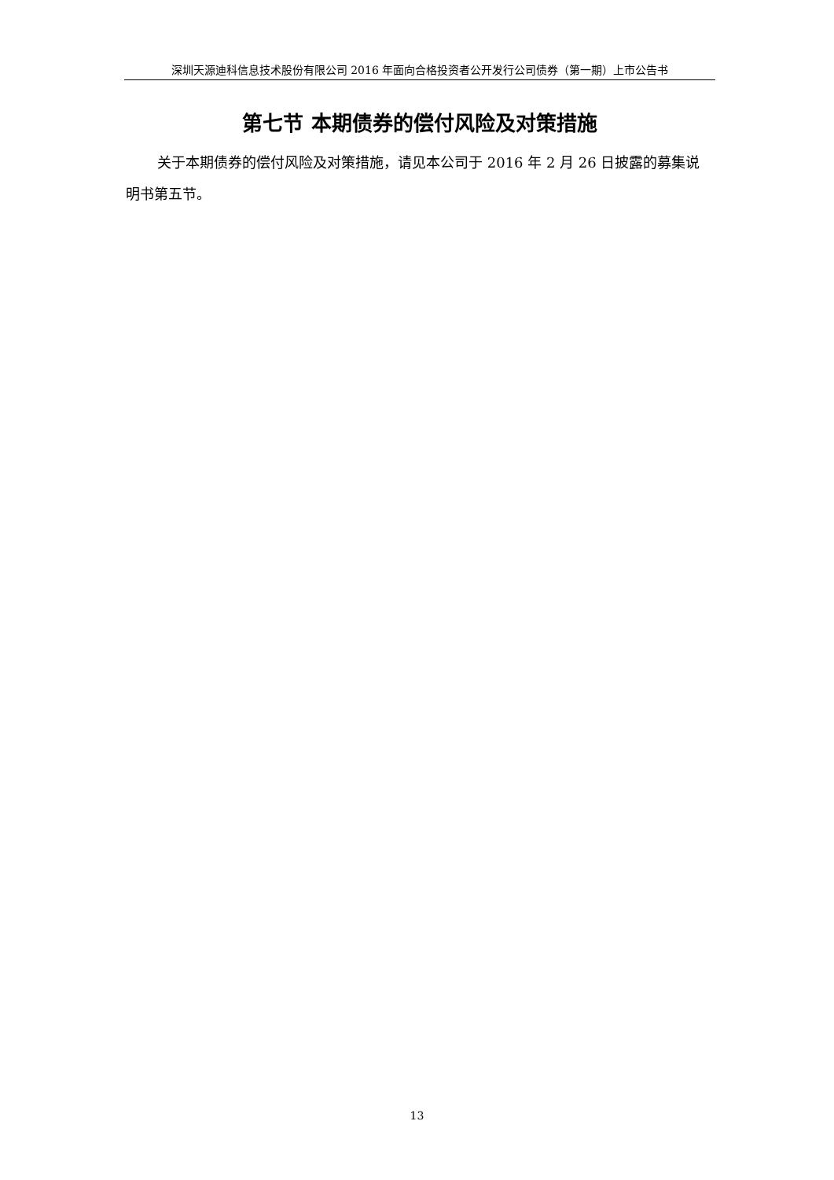深圳天源迪科信息技术股份有限公司 2016 年面向合格投资者公开发行公司债券（第一期）上市公告书
第七节 本期债券的偿付风险及对策措施
关于本期债券的偿付风险及对策措施，请见本公司于 2016 年 2 月 26 日披露的募集说明书第五节。
13